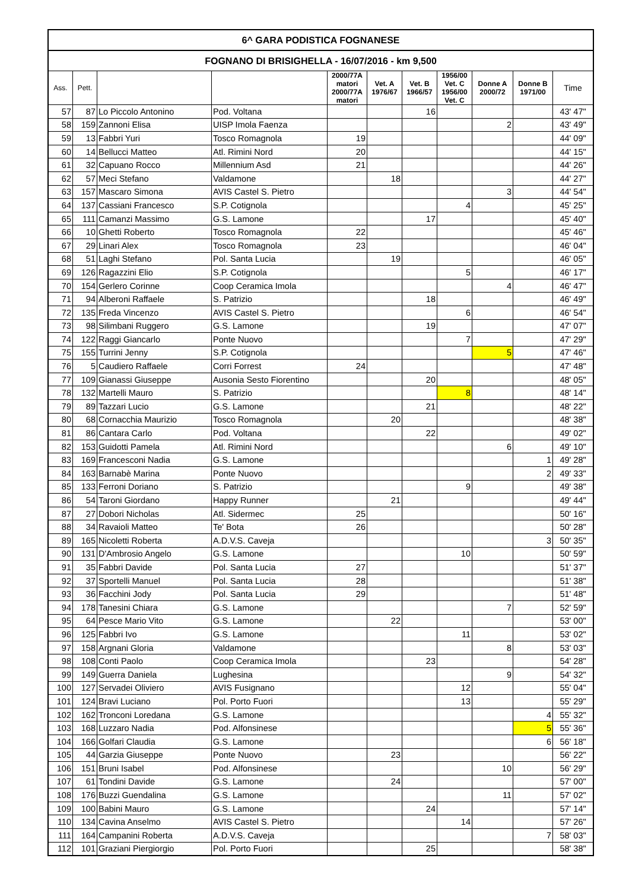| 6^ GARA PODISTICA FOGNANESE | | | | | | | | | | |
| --- | --- | --- | --- | --- | --- | --- | --- | --- | --- | --- |
| FOGNANO DI BRISIGHELLA - 16/07/2016 - km 9,500 | | | | | | | | | | |
| Ass. | Pett. | | | 2000/77A matori 2000/77A matori | Vet. A 1976/67 | Vet. B 1966/57 | 1956/00 Vet. C 1956/00 Vet. C | Donne A 2000/72 | Donne B 1971/00 | Time |
| 57 | 87 | Lo Piccolo Antonino | Pod. Voltana | | | 16 | | | | 43' 47" |
| 58 | 159 | Zannoni Elisa | UISP Imola Faenza | | | | | 2 | | 43' 49" |
| 59 | 13 | Fabbri Yuri | Tosco Romagnola | 19 | | | | | | 44' 09" |
| 60 | 14 | Bellucci Matteo | Atl. Rimini Nord | 20 | | | | | | 44' 15" |
| 61 | 32 | Capuano Rocco | Millennium Asd | 21 | | | | | | 44' 26" |
| 62 | 57 | Meci Stefano | Valdamone | | 18 | | | | | 44' 27" |
| 63 | 157 | Mascaro Simona | AVIS Castel S. Pietro | | | | | 3 | | 44' 54" |
| 64 | 137 | Cassiani Francesco | S.P. Cotignola | | | | 4 | | | 45' 25" |
| 65 | 111 | Camanzi Massimo | G.S. Lamone | | | 17 | | | | 45' 40" |
| 66 | 10 | Ghetti Roberto | Tosco Romagnola | 22 | | | | | | 45' 46" |
| 67 | 29 | Linari Alex | Tosco Romagnola | 23 | | | | | | 46' 04" |
| 68 | 51 | Laghi Stefano | Pol. Santa Lucia | | 19 | | | | | 46' 05" |
| 69 | 126 | Ragazzini Elio | S.P. Cotignola | | | | 5 | | | 46' 17" |
| 70 | 154 | Gerlero Corinne | Coop Ceramica Imola | | | | | 4 | | 46' 47" |
| 71 | 94 | Alberoni Raffaele | S. Patrizio | | | 18 | | | | 46' 49" |
| 72 | 135 | Freda Vincenzo | AVIS Castel S. Pietro | | | | 6 | | | 46' 54" |
| 73 | 98 | Silimbani Ruggero | G.S. Lamone | | | 19 | | | | 47' 07" |
| 74 | 122 | Raggi Giancarlo | Ponte Nuovo | | | | 7 | | | 47' 29" |
| 75 | 155 | Turrini Jenny | S.P. Cotignola | | | | | 5 | | 47' 46" |
| 76 | 5 | Caudiero Raffaele | Corri Forrest | 24 | | | | | | 47' 48" |
| 77 | 109 | Gianassi Giuseppe | Ausonia Sesto Fiorentino | | | 20 | | | | 48' 05" |
| 78 | 132 | Martelli Mauro | S. Patrizio | | | | 8 | | | 48' 14" |
| 79 | 89 | Tazzari Lucio | G.S. Lamone | | | 21 | | | | 48' 22" |
| 80 | 68 | Cornacchia Maurizio | Tosco Romagnola | | 20 | | | | | 48' 38" |
| 81 | 86 | Cantara Carlo | Pod. Voltana | | | 22 | | | | 49' 02" |
| 82 | 153 | Guidotti Pamela | Atl. Rimini Nord | | | | | 6 | | 49' 10" |
| 83 | 169 | Francesconi Nadia | G.S. Lamone | | | | | | 1 | 49' 28" |
| 84 | 163 | Barnabè Marina | Ponte Nuovo | | | | | | 2 | 49' 33" |
| 85 | 133 | Ferroni Doriano | S. Patrizio | | | | 9 | | | 49' 38" |
| 86 | 54 | Taroni Giordano | Happy Runner | | 21 | | | | | 49' 44" |
| 87 | 27 | Dobori Nicholas | Atl. Sidermec | 25 | | | | | | 50' 16" |
| 88 | 34 | Ravaioli Matteo | Te' Bota | 26 | | | | | | 50' 28" |
| 89 | 165 | Nicoletti Roberta | A.D.V.S. Caveja | | | | | | 3 | 50' 35" |
| 90 | 131 | D'Ambrosio Angelo | G.S. Lamone | | | | 10 | | | 50' 59" |
| 91 | 35 | Fabbri Davide | Pol. Santa Lucia | 27 | | | | | | 51' 37" |
| 92 | 37 | Sportelli Manuel | Pol. Santa Lucia | 28 | | | | | | 51' 38" |
| 93 | 36 | Facchini Jody | Pol. Santa Lucia | 29 | | | | | | 51' 48" |
| 94 | 178 | Tanesini Chiara | G.S. Lamone | | | | | 7 | | 52' 59" |
| 95 | 64 | Pesce Mario Vito | G.S. Lamone | | 22 | | | | | 53' 00" |
| 96 | 125 | Fabbri Ivo | G.S. Lamone | | | | 11 | | | 53' 02" |
| 97 | 158 | Argnani Gloria | Valdamone | | | | | 8 | | 53' 03" |
| 98 | 108 | Conti Paolo | Coop Ceramica Imola | | | 23 | | | | 54' 28" |
| 99 | 149 | Guerra Daniela | Lughesina | | | | | 9 | | 54' 32" |
| 100 | 127 | Servadei Oliviero | AVIS Fusignano | | | | 12 | | | 55' 04" |
| 101 | 124 | Bravi Luciano | Pol. Porto Fuori | | | | 13 | | | 55' 29" |
| 102 | 162 | Tronconi Loredana | G.S. Lamone | | | | | | 4 | 55' 32" |
| 103 | 168 | Luzzaro Nadia | Pod. Alfonsinese | | | | | | 5 | 55' 36" |
| 104 | 166 | Golfari Claudia | G.S. Lamone | | | | | | 6 | 56' 18" |
| 105 | 44 | Garzia Giuseppe | Ponte Nuovo | | 23 | | | | | 56' 22" |
| 106 | 151 | Bruni Isabel | Pod. Alfonsinese | | | | | 10 | | 56' 29" |
| 107 | 61 | Tondini Davide | G.S. Lamone | | 24 | | | | | 57' 00" |
| 108 | 176 | Buzzi Guendalina | G.S. Lamone | | | | | 11 | | 57' 02" |
| 109 | 100 | Babini Mauro | G.S. Lamone | | | 24 | | | | 57' 14" |
| 110 | 134 | Cavina Anselmo | AVIS Castel S. Pietro | | | | 14 | | | 57' 26" |
| 111 | 164 | Campanini Roberta | A.D.V.S. Caveja | | | | | | 7 | 58' 03" |
| 112 | 101 | Graziani Piergiorgio | Pol. Porto Fuori | | | 25 | | | | 58' 38" |